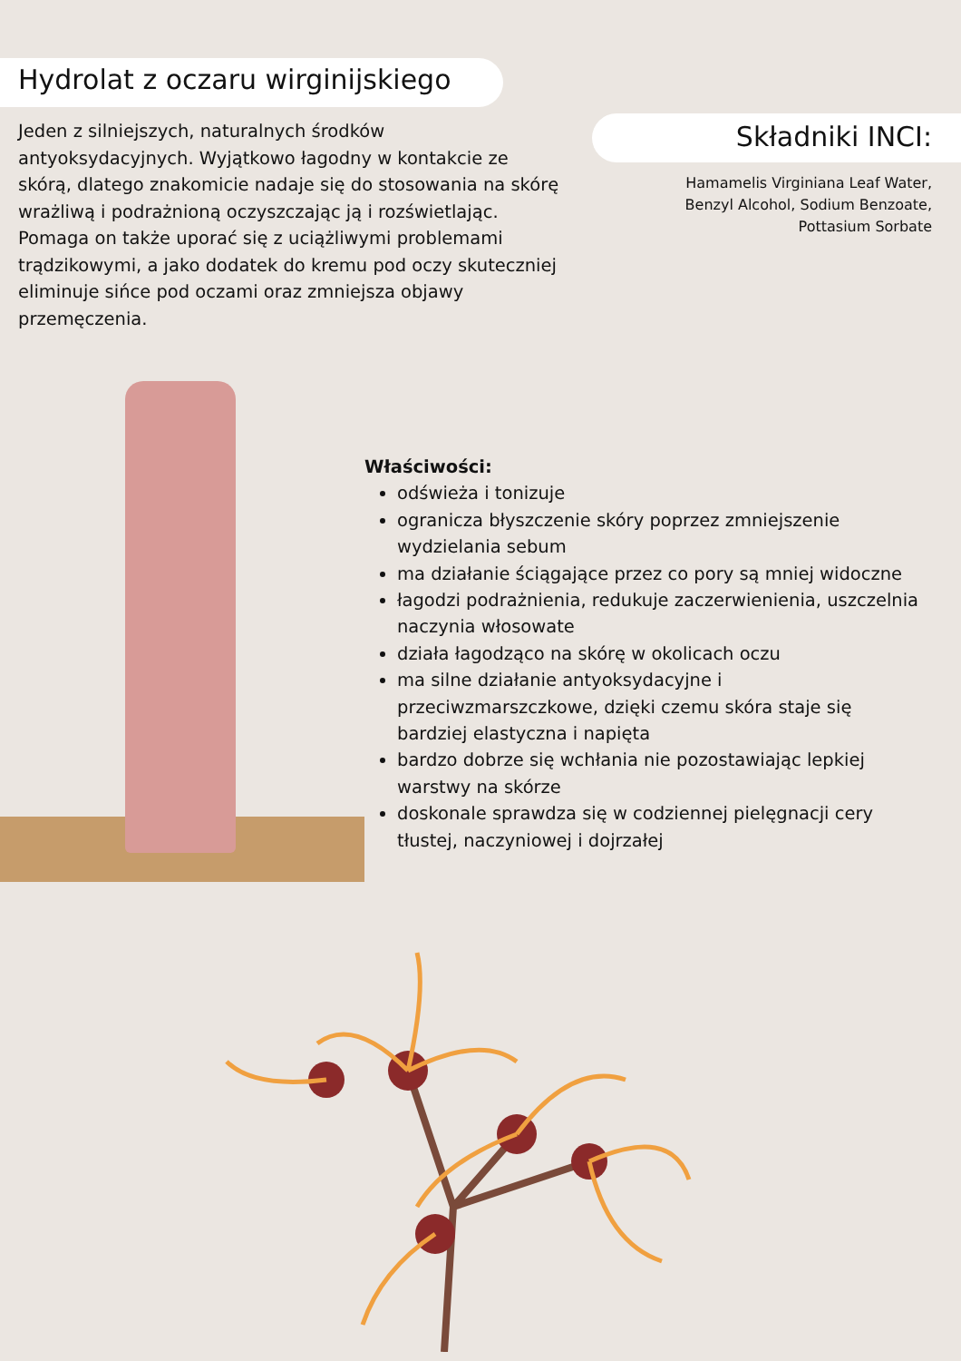Hydrolat z oczaru wirginijskiego
Jeden z silniejszych, naturalnych środków antyoksydacyjnych. Wyjątkowo łagodny w kontakcie ze skórą, dlatego znakomicie nadaje się do stosowania na skórę wrażliwą i podrażnioną oczyszczając ją i rozświetlając. Pomaga on także uporać się z uciążliwymi problemami trądzikowymi, a jako dodatek do kremu pod oczy skuteczniej eliminuje sińce pod oczami oraz zmniejsza objawy przemęczenia.
Składniki INCI:
Hamamelis Virginiana Leaf Water,
Benzyl Alcohol, Sodium Benzoate,
Pottasium Sorbate
Właściwości:
odświeża i tonizuje
ogranicza błyszczenie skóry poprzez zmniejszenie wydzielania sebum
ma działanie ściągające przez co pory są mniej widoczne
łagodzi podrażnienia, redukuje zaczerwienienia, uszczelnia naczynia włosowate
działa łagodząco na skórę w okolicach oczu
ma silne działanie antyoksydacyjne i przeciwzmarszczkowe, dzięki czemu skóra staje się bardziej elastyczna i napięta
bardzo dobrze się wchłania nie pozostawiając lepkiej warstwy na skórze
doskonale sprawdza się w codziennej pielęgnacji cery tłustej, naczyniowej i dojrzałej